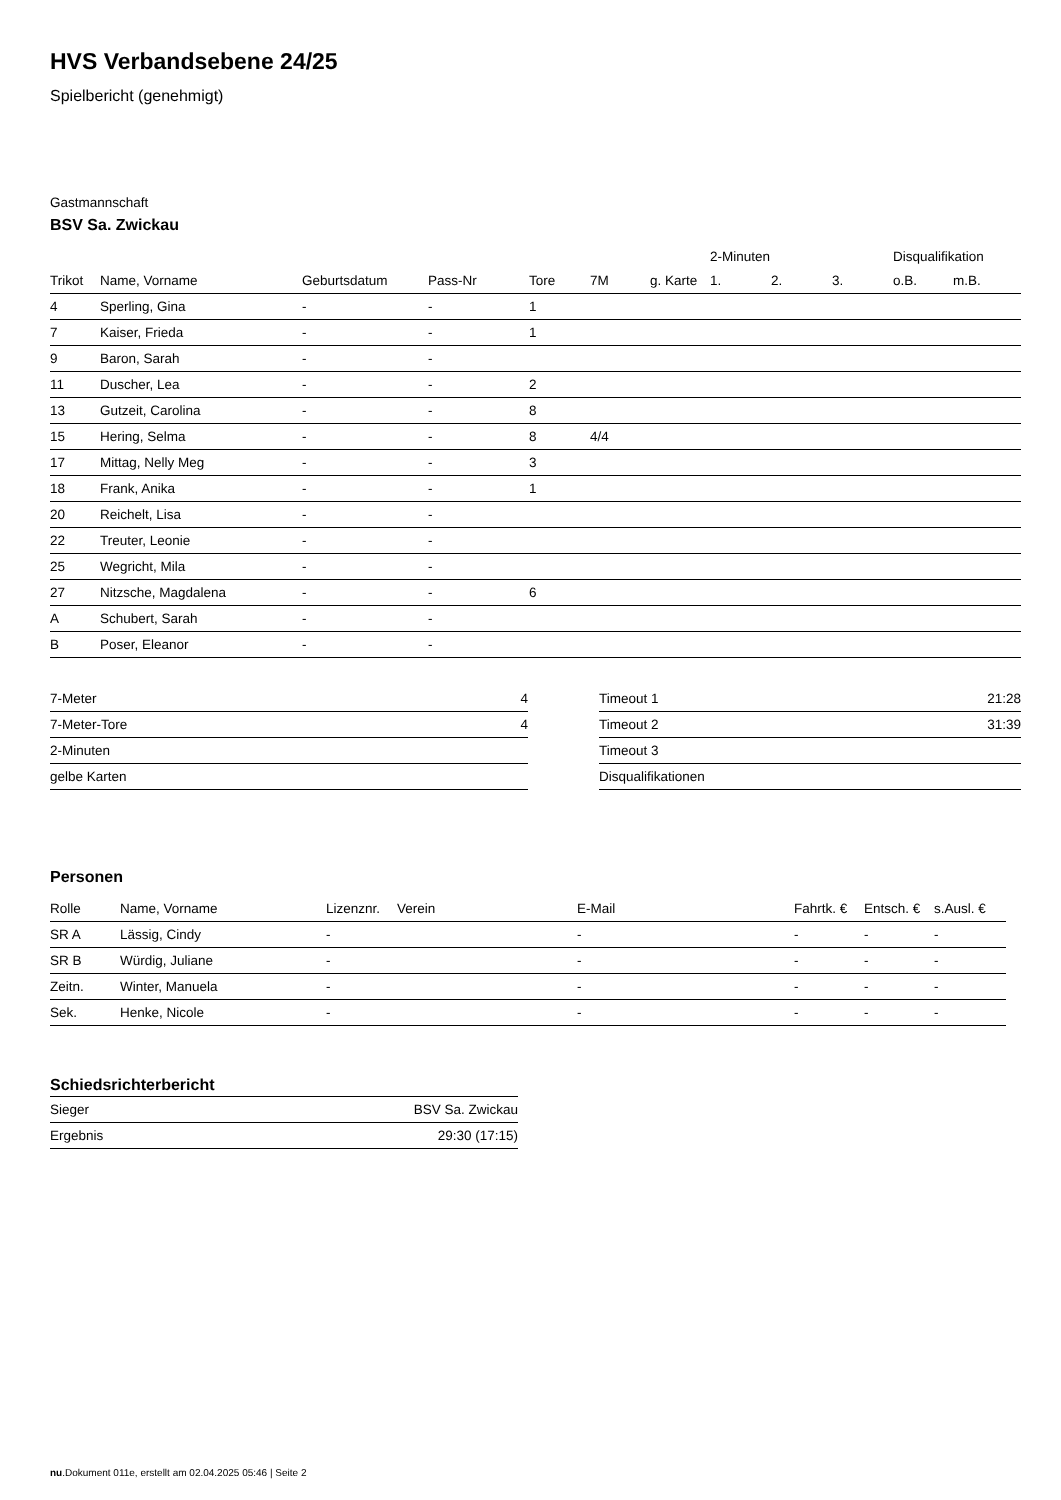HVS Verbandsebene 24/25
Spielbericht (genehmigt)
Gastmannschaft
BSV Sa. Zwickau
| | | | | | | | 2-Minuten | | | Disqualifikation | |
| --- | --- | --- | --- | --- | --- | --- | --- | --- | --- | --- | --- |
| Trikot | Name, Vorname | Geburtsdatum | Pass-Nr | Tore | 7M | g. Karte | 1. | 2. | 3. | o.B. | m.B. |
| 4 | Sperling, Gina | - | - | 1 | | | | | | | |
| 7 | Kaiser, Frieda | - | - | 1 | | | | | | | |
| 9 | Baron, Sarah | - | - | | | | | | | | |
| 11 | Duscher, Lea | - | - | 2 | | | | | | | |
| 13 | Gutzeit, Carolina | - | - | 8 | | | | | | | |
| 15 | Hering, Selma | - | - | 8 | 4/4 | | | | | | |
| 17 | Mittag, Nelly Meg | - | - | 3 | | | | | | | |
| 18 | Frank, Anika | - | - | 1 | | | | | | | |
| 20 | Reichelt, Lisa | - | - | | | | | | | | |
| 22 | Treuter, Leonie | - | - | | | | | | | | |
| 25 | Wegricht, Mila | - | - | | | | | | | | |
| 27 | Nitzsche, Magdalena | - | - | 6 | | | | | | | |
| A | Schubert, Sarah | - | - | | | | | | | | |
| B | Poser, Eleanor | - | - | | | | | | | | |
| 7-Meter | 4 |
| 7-Meter-Tore | 4 |
| 2-Minuten | |
| gelbe Karten | |
| Timeout 1 | 21:28 |
| Timeout 2 | 31:39 |
| Timeout 3 | |
| Disqualifikationen | |
Personen
| Rolle | Name, Vorname | Lizenznr. | Verein | E-Mail | Fahrtk. € | Entsch. € | s.Ausl. € |
| --- | --- | --- | --- | --- | --- | --- | --- |
| SR A | Lässig, Cindy | - | | - | - | - | - |
| SR B | Würdig, Juliane | - | | - | - | - | - |
| Zeitn. | Winter, Manuela | - | | - | - | - | - |
| Sek. | Henke, Nicole | - | | - | - | - | - |
Schiedsrichterbericht
| Sieger | BSV Sa. Zwickau |
| Ergebnis | 29:30 (17:15) |
nu.Dokument 011e, erstellt am 02.04.2025 05:46 | Seite 2